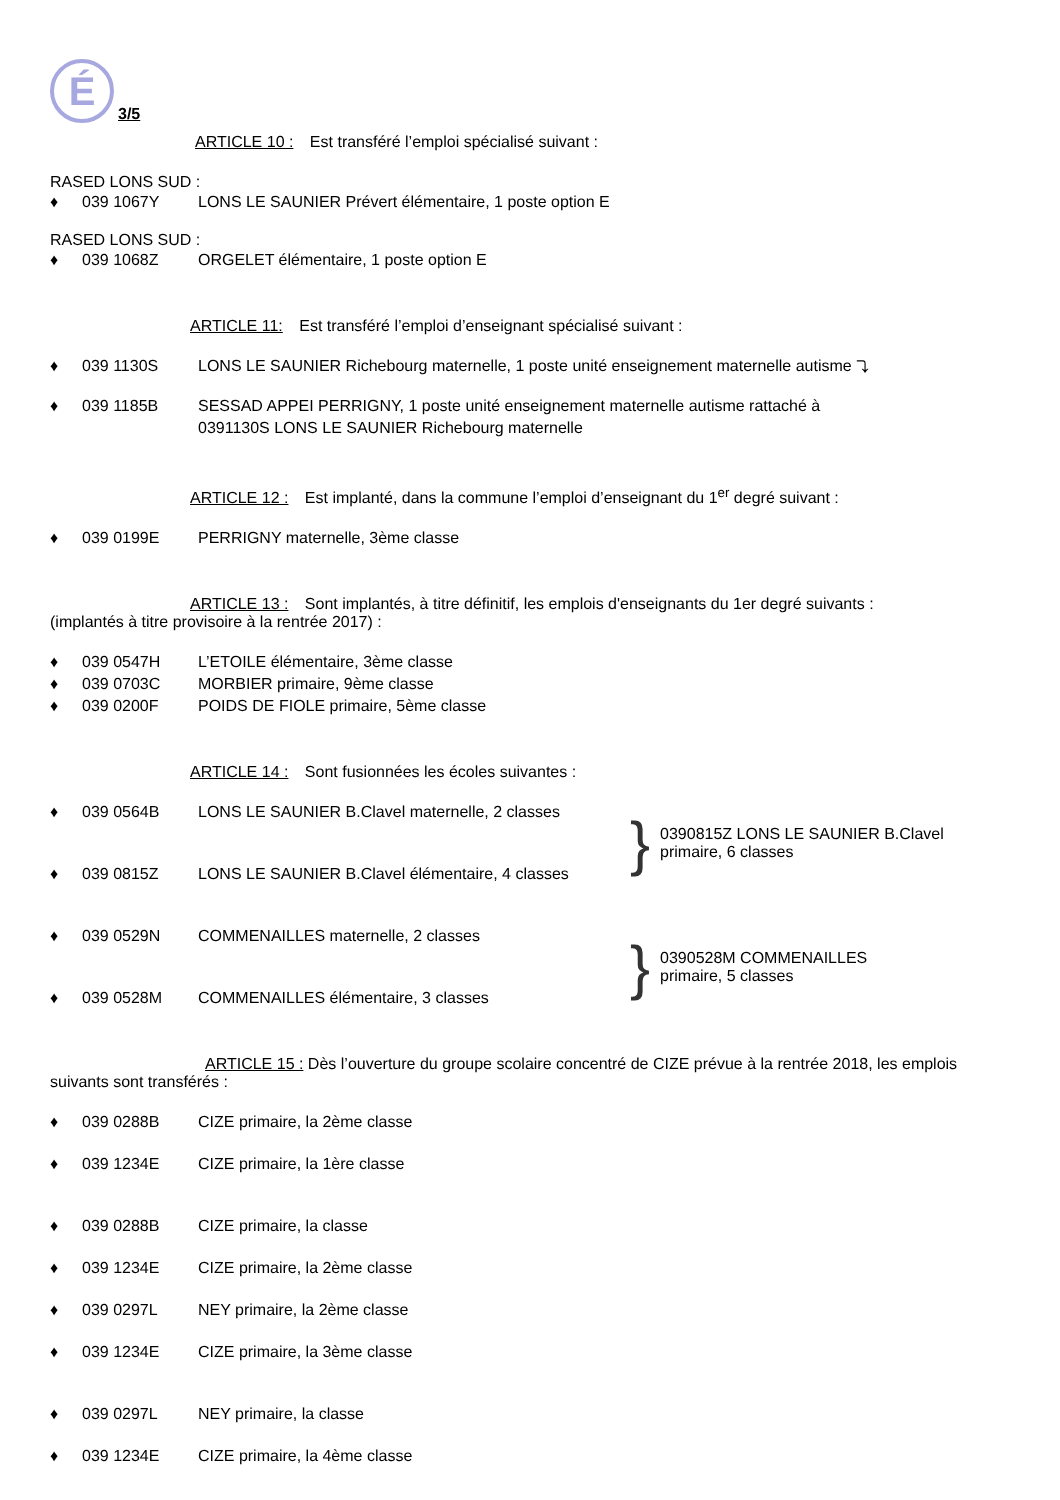É
3/5
ARTICLE 10 : Est transféré l’emploi spécialisé suivant :
RASED LONS SUD :
♦ 039 1067Y LONS LE SAUNIER Prévert élémentaire, 1 poste option E
RASED LONS SUD :
♦ 039 1068Z ORGELET élémentaire, 1 poste option E
ARTICLE 11: Est transféré l’emploi d’enseignant spécialisé suivant :
♦ 039 1130S LONS LE SAUNIER Richebourg maternelle, 1 poste unité enseignement maternelle autisme ⤵
♦ 039 1185B SESSAD APPEI PERRIGNY, 1 poste unité enseignement maternelle autisme rattaché à
0391130S LONS LE SAUNIER Richebourg maternelle
ARTICLE 12 : Est implanté, dans la commune l’emploi d’enseignant du 1<sup>er</sup> degré suivant :
♦ 039 0199E PERRIGNY maternelle, 3ème classe
ARTICLE 13 : Sont implantés, à titre définitif, les emplois d'enseignants du 1er degré suivants :
(implantés à titre provisoire à la rentrée 2017) :
♦ 039 0547H L’ETOILE élémentaire, 3ème classe
♦ 039 0703C MORBIER primaire, 9ème classe
♦ 039 0200F POIDS DE FIOLE primaire, 5ème classe
ARTICLE 14 : Sont fusionnées les écoles suivantes :
♦ 039 0564B LONS LE SAUNIER B.Clavel maternelle, 2 classes
♦ 039 0815Z LONS LE SAUNIER B.Clavel élémentaire, 4 classes
} 0390815Z LONS LE SAUNIER B.Clavel
primaire, 6 classes
♦ 039 0529N COMMENAILLES maternelle, 2 classes
♦ 039 0528M COMMENAILLES élémentaire, 3 classes
} 0390528M COMMENAILLES
primaire, 5 classes
ARTICLE 15 : Dès l’ouverture du groupe scolaire concentré de CIZE prévue à la rentrée 2018, les emplois suivants sont transférés :
♦ 039 0288B CIZE primaire, la 2ème classe
♦ 039 1234E CIZE primaire, la 1ère classe
♦ 039 0288B CIZE primaire, la classe
♦ 039 1234E CIZE primaire, la 2ème classe
♦ 039 0297L NEY primaire, la 2ème classe
♦ 039 1234E CIZE primaire, la 3ème classe
♦ 039 0297L NEY primaire, la classe
♦ 039 1234E CIZE primaire, la 4ème classe